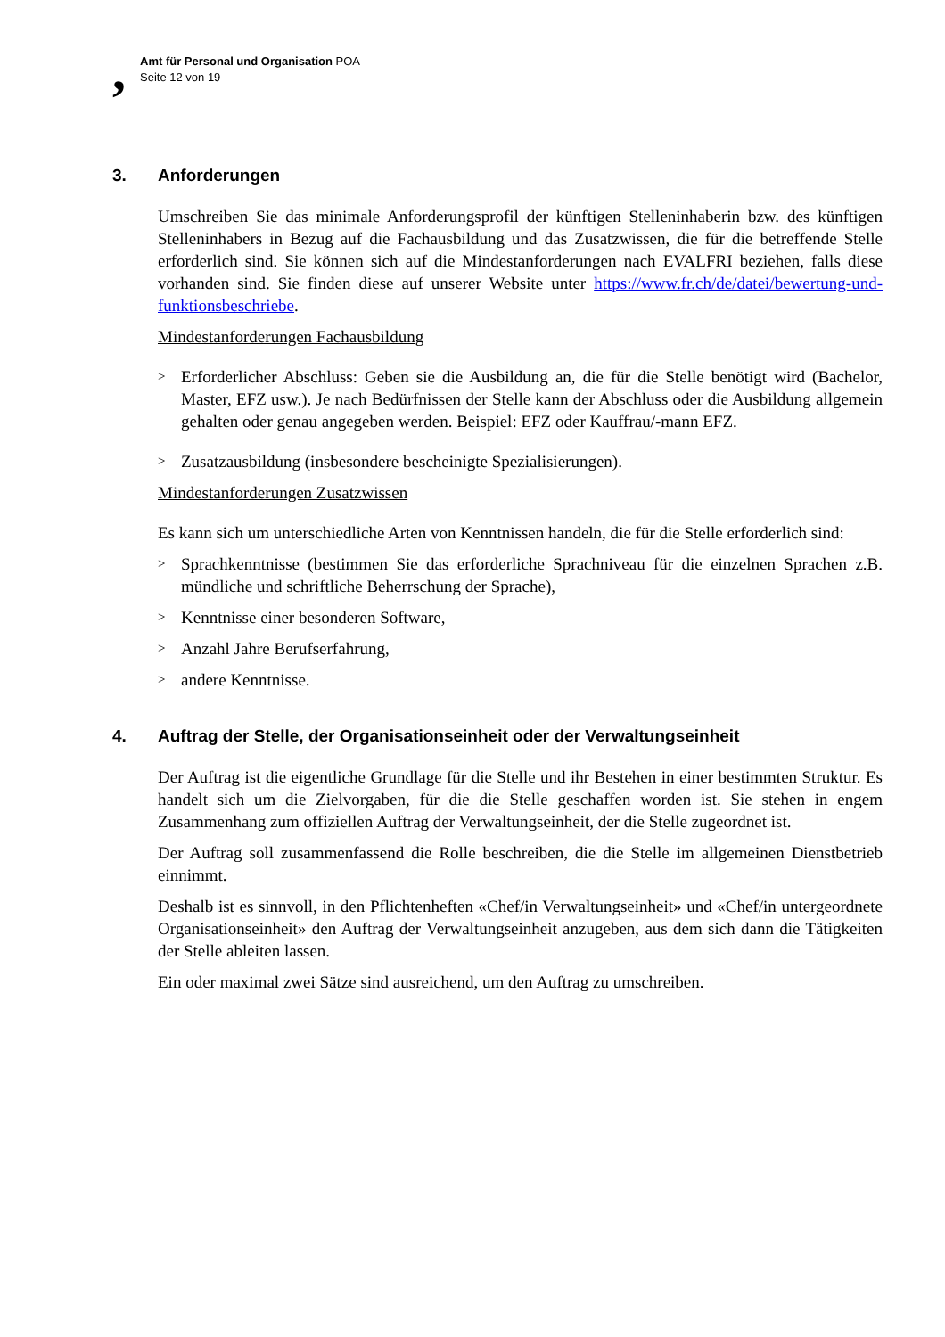,
Amt für Personal und Organisation POA
Seite 12 von 19
3. Anforderungen
Umschreiben Sie das minimale Anforderungsprofil der künftigen Stelleninhaberin bzw. des künftigen Stelleninhabers in Bezug auf die Fachausbildung und das Zusatzwissen, die für die betreffende Stelle erforderlich sind. Sie können sich auf die Mindestanforderungen nach EVALFRI beziehen, falls diese vorhanden sind. Sie finden diese auf unserer Website unter https://www.fr.ch/de/datei/bewertung-und-funktionsbeschriebe.
Mindestanforderungen Fachausbildung
>
Erforderlicher Abschluss: Geben sie die Ausbildung an, die für die Stelle benötigt wird (Bachelor, Master, EFZ usw.). Je nach Bedürfnissen der Stelle kann der Abschluss oder die Ausbildung allgemein gehalten oder genau angegeben werden. Beispiel: EFZ oder Kauffrau/-mann EFZ.
>
Zusatzausbildung (insbesondere bescheinigte Spezialisierungen).
Mindestanforderungen Zusatzwissen
Es kann sich um unterschiedliche Arten von Kenntnissen handeln, die für die Stelle erforderlich sind:
>
Sprachkenntnisse (bestimmen Sie das erforderliche Sprachniveau für die einzelnen Sprachen z.B. mündliche und schriftliche Beherrschung der Sprache),
>
Kenntnisse einer besonderen Software,
>
Anzahl Jahre Berufserfahrung,
>
andere Kenntnisse.
4. Auftrag der Stelle, der Organisationseinheit oder der Verwaltungseinheit
Der Auftrag ist die eigentliche Grundlage für die Stelle und ihr Bestehen in einer bestimmten Struktur. Es handelt sich um die Zielvorgaben, für die die Stelle geschaffen worden ist. Sie stehen in engem Zusammenhang zum offiziellen Auftrag der Verwaltungseinheit, der die Stelle zugeordnet ist.
Der Auftrag soll zusammenfassend die Rolle beschreiben, die die Stelle im allgemeinen Dienstbetrieb einnimmt.
Deshalb ist es sinnvoll, in den Pflichtenheften «Chef/in Verwaltungseinheit» und «Chef/in untergeordnete Organisationseinheit» den Auftrag der Verwaltungseinheit anzugeben, aus dem sich dann die Tätigkeiten der Stelle ableiten lassen.
Ein oder maximal zwei Sätze sind ausreichend, um den Auftrag zu umschreiben.